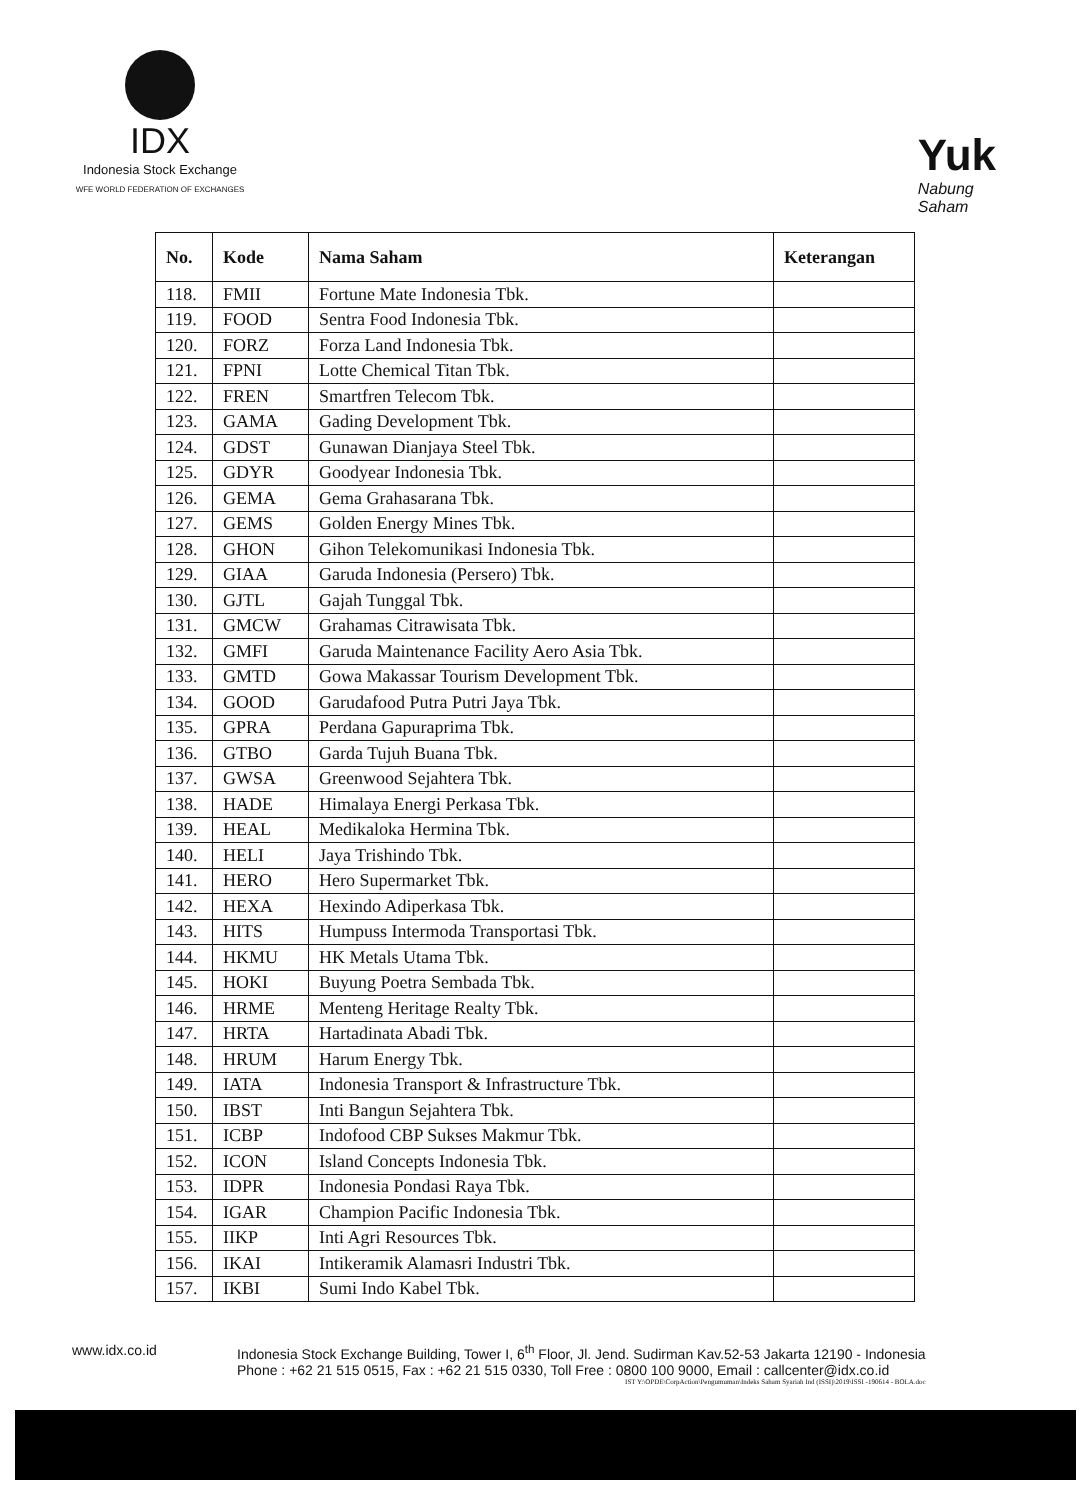IDX
Indonesia Stock Exchange
WFE WORLD FEDERATION OF EXCHANGES
Yuk
Nabung
Saham
| No. | Kode | Nama Saham | Keterangan |
| --- | --- | --- | --- |
| 118. | FMII | Fortune Mate Indonesia Tbk. | |
| 119. | FOOD | Sentra Food Indonesia Tbk. | |
| 120. | FORZ | Forza Land Indonesia Tbk. | |
| 121. | FPNI | Lotte Chemical Titan Tbk. | |
| 122. | FREN | Smartfren Telecom Tbk. | |
| 123. | GAMA | Gading Development Tbk. | |
| 124. | GDST | Gunawan Dianjaya Steel Tbk. | |
| 125. | GDYR | Goodyear Indonesia Tbk. | |
| 126. | GEMA | Gema Grahasarana Tbk. | |
| 127. | GEMS | Golden Energy Mines Tbk. | |
| 128. | GHON | Gihon Telekomunikasi Indonesia Tbk. | |
| 129. | GIAA | Garuda Indonesia (Persero) Tbk. | |
| 130. | GJTL | Gajah Tunggal Tbk. | |
| 131. | GMCW | Grahamas Citrawisata Tbk. | |
| 132. | GMFI | Garuda Maintenance Facility Aero Asia Tbk. | |
| 133. | GMTD | Gowa Makassar Tourism Development Tbk. | |
| 134. | GOOD | Garudafood Putra Putri Jaya Tbk. | |
| 135. | GPRA | Perdana Gapuraprima Tbk. | |
| 136. | GTBO | Garda Tujuh Buana Tbk. | |
| 137. | GWSA | Greenwood Sejahtera Tbk. | |
| 138. | HADE | Himalaya Energi Perkasa Tbk. | |
| 139. | HEAL | Medikaloka Hermina Tbk. | |
| 140. | HELI | Jaya Trishindo Tbk. | |
| 141. | HERO | Hero Supermarket Tbk. | |
| 142. | HEXA | Hexindo Adiperkasa Tbk. | |
| 143. | HITS | Humpuss Intermoda Transportasi Tbk. | |
| 144. | HKMU | HK Metals Utama Tbk. | |
| 145. | HOKI | Buyung Poetra Sembada Tbk. | |
| 146. | HRME | Menteng Heritage Realty Tbk. | |
| 147. | HRTA | Hartadinata Abadi Tbk. | |
| 148. | HRUM | Harum Energy Tbk. | |
| 149. | IATA | Indonesia Transport & Infrastructure Tbk. | |
| 150. | IBST | Inti Bangun Sejahtera Tbk. | |
| 151. | ICBP | Indofood CBP Sukses Makmur Tbk. | |
| 152. | ICON | Island Concepts Indonesia Tbk. | |
| 153. | IDPR | Indonesia Pondasi Raya Tbk. | |
| 154. | IGAR | Champion Pacific Indonesia Tbk. | |
| 155. | IIKP | Inti Agri Resources Tbk. | |
| 156. | IKAI | Intikeramik Alamasri Industri Tbk. | |
| 157. | IKBI | Sumi Indo Kabel Tbk. | |
www.idx.co.id Indonesia Stock Exchange Building, Tower I, 6<sup>th</sup> Floor, Jl. Jend. Sudirman Kav.52-53 Jakarta 12190 - Indonesia
Phone : +62 21 515 0515, Fax : +62 21 515 0330, Toll Free : 0800 100 9000, Email : callcenter@idx.co.id
IST Y:\OPDE\CorpAction\Pengumuman\Indeks Saham Syariah Ind (ISSI)\2019\ISSI -190614 - BOLA.doc